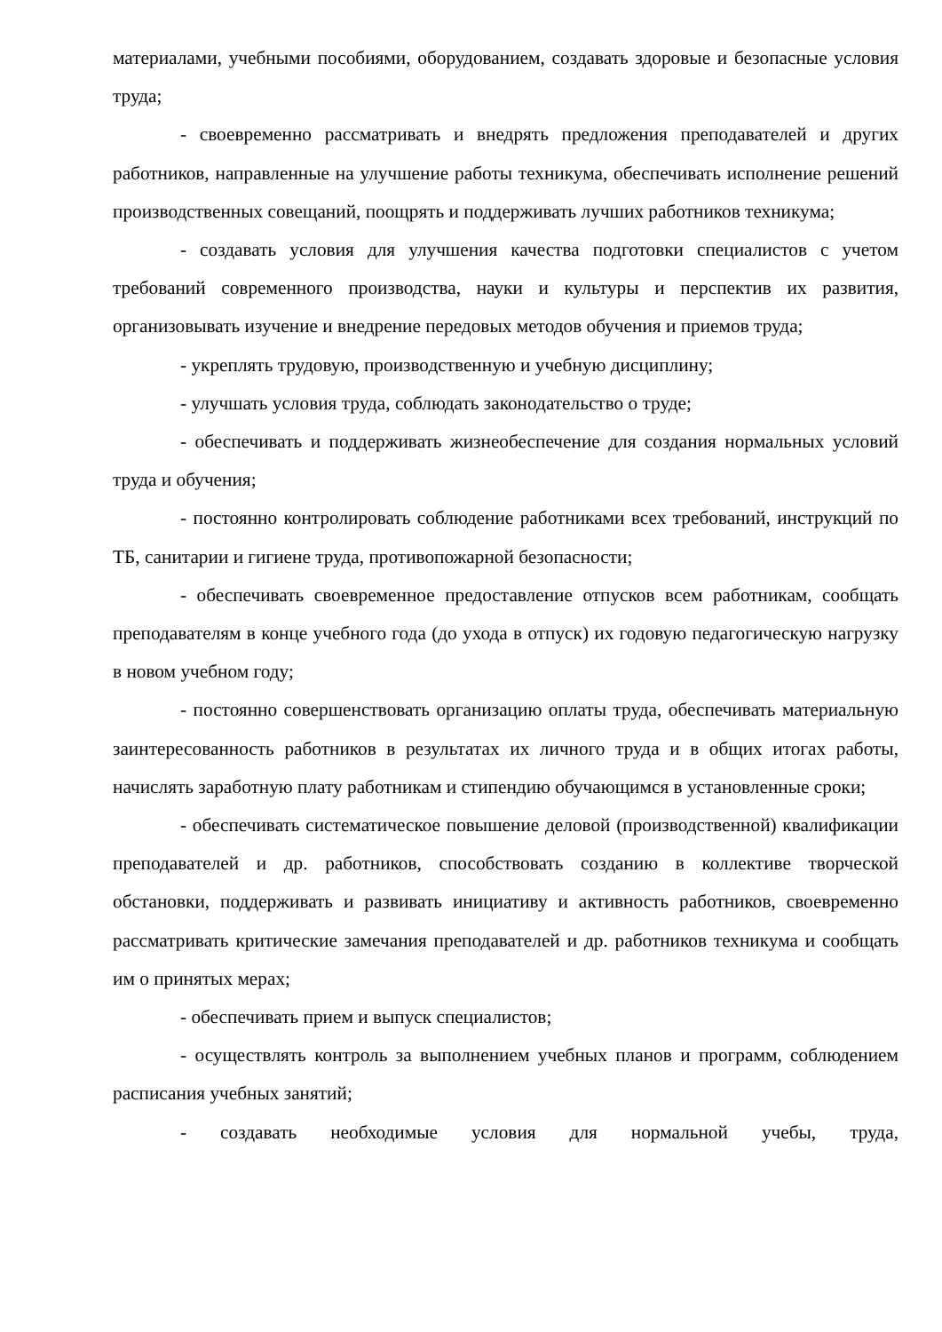материалами, учебными пособиями, оборудованием, создавать здоровые и безопасные условия труда;
- своевременно рассматривать и внедрять предложения преподавателей и других работников, направленные на улучшение работы техникума, обеспечивать исполнение решений производственных совещаний, поощрять и поддерживать лучших работников техникума;
- создавать условия для улучшения качества подготовки специалистов с учетом требований современного производства, науки и культуры и перспектив их развития, организовывать изучение и внедрение передовых методов обучения и приемов труда;
- укреплять трудовую, производственную и учебную дисциплину;
- улучшать условия труда, соблюдать законодательство о труде;
- обеспечивать и поддерживать жизнеобеспечение для создания нормальных условий труда и обучения;
- постоянно контролировать соблюдение работниками всех требований, инструкций по ТБ, санитарии и гигиене труда, противопожарной безопасности;
- обеспечивать своевременное предоставление отпусков всем работникам, сообщать преподавателям в конце учебного года (до ухода в отпуск) их годовую педагогическую нагрузку в новом учебном году;
- постоянно совершенствовать организацию оплаты труда, обеспечивать материальную заинтересованность работников в результатах их личного труда и в общих итогах работы, начислять заработную плату работникам и стипендию обучающимся в установленные сроки;
- обеспечивать систематическое повышение деловой (производственной) квалификации преподавателей и др. работников, способствовать созданию в коллективе творческой обстановки, поддерживать и развивать инициативу и активность работников, своевременно рассматривать критические замечания преподавателей и др. работников техникума и сообщать им о принятых мерах;
- обеспечивать прием и выпуск специалистов;
- осуществлять контроль за выполнением учебных планов и программ, соблюдением расписания учебных занятий;
- создавать необходимые условия для нормальной учебы, труда,